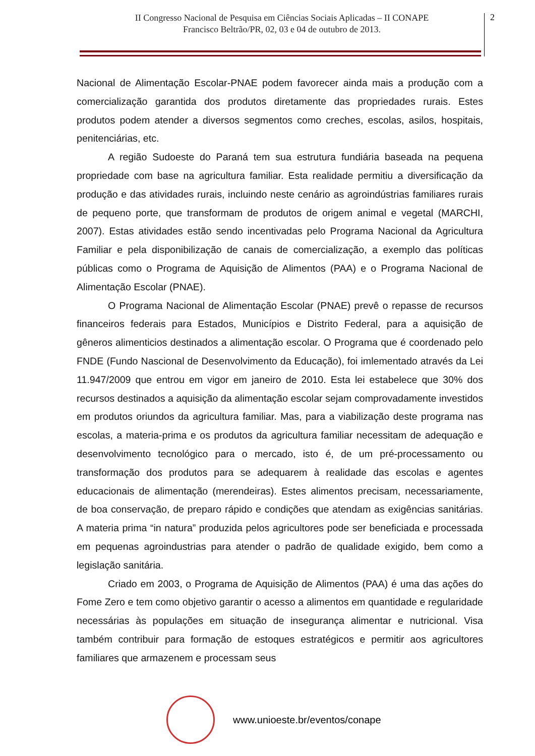II Congresso Nacional de Pesquisa em Ciências Sociais Aplicadas – II CONAPE
Francisco Beltrão/PR, 02, 03 e 04 de outubro de 2013.
2
Nacional de Alimentação Escolar-PNAE podem favorecer ainda mais a produção com a comercialização garantida dos produtos diretamente das propriedades rurais. Estes produtos podem atender a diversos segmentos como creches, escolas, asilos, hospitais, penitenciárias, etc.
A região Sudoeste do Paraná tem sua estrutura fundiária baseada na pequena propriedade com base na agricultura familiar. Esta realidade permitiu a diversificação da produção e das atividades rurais, incluindo neste cenário as agroindústrias familiares rurais de pequeno porte, que transformam de produtos de origem animal e vegetal (MARCHI, 2007). Estas atividades estão sendo incentivadas pelo Programa Nacional da Agricultura Familiar e pela disponibilização de canais de comercialização, a exemplo das políticas públicas como o Programa de Aquisição de Alimentos (PAA) e o Programa Nacional de Alimentação Escolar (PNAE).
O Programa Nacional de Alimentação Escolar (PNAE) prevê o repasse de recursos financeiros federais para Estados, Municípios e Distrito Federal, para a aquisição de gêneros alimenticios destinados a alimentação escolar. O Programa que é coordenado pelo FNDE (Fundo Nascional de Desenvolvimento da Educação), foi imlementado através da Lei 11.947/2009 que entrou em vigor em janeiro de 2010. Esta lei estabelece que 30% dos recursos destinados a aquisição da alimentação escolar sejam comprovadamente investidos em produtos oriundos da agricultura familiar. Mas, para a viabilização deste programa nas escolas, a materia-prima e os produtos da agricultura familiar necessitam de adequação e desenvolvimento tecnológico para o mercado, isto é, de um pré-processamento ou transformação dos produtos para se adequarem à realidade das escolas e agentes educacionais de alimentação (merendeiras). Estes alimentos precisam, necessariamente, de boa conservação, de preparo rápido e condições que atendam as exigências sanitárias. A materia prima “in natura” produzida pelos agricultores pode ser beneficiada e processada em pequenas agroindustrias para atender o padrão de qualidade exigido, bem como a legislação sanitária.
Criado em 2003, o Programa de Aquisição de Alimentos (PAA) é uma das ações do Fome Zero e tem como objetivo garantir o acesso a alimentos em quantidade e regularidade necessárias às populações em situação de insegurança alimentar e nutricional. Visa também contribuir para formação de estoques estratégicos e permitir aos agricultores familiares que armazenem e processam seus
www.unioeste.br/eventos/conape